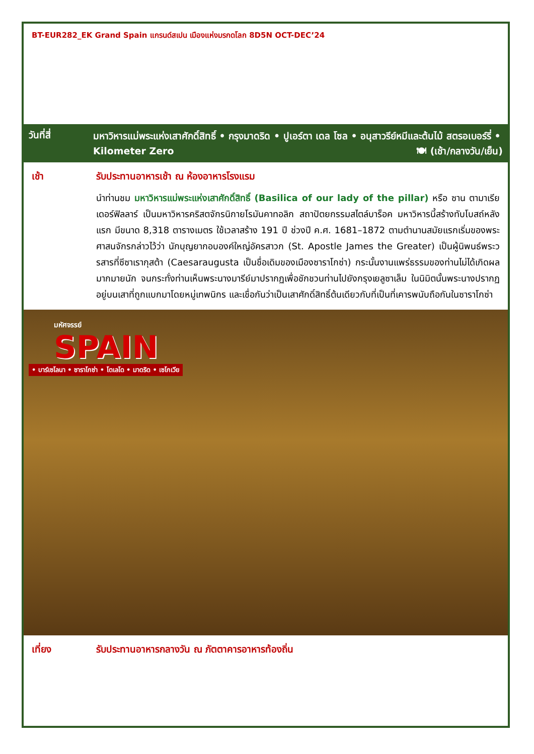BT-EUR282_EK Grand Spain แกรนด์สเปน เมืองแห่งมรกดโลก 8D5N OCT-DEC’24
วันที่สี่
มหาวิหารแม่พระแห่งเสาศักดิ์สิทธิ์ • กรุงมาดริด • ปูเอร์ตา เดล โซล • อนุสาวรีย์หมีและต้นไม้ สตรอเบอร์รี่ • Kilometer Zero 🍽 (เช้า/กลางวัน/เย็น)
เช้า รับประทานอาหารเช้า ณ ห้องอาหารโรงแรม
นำท่านชม มหาวิหารแม่พระแห่งเสาศักดิ์สิทธิ์ (Basilica of our lady of the pillar) หรือ ซาน ตามาเรีย เดอร์ฟิลลาร์ เป็นมหาวิหารคริสตจักรนิกายโรมันคาทอลิก สถาปัตยกรรมสไตล์บาร็อค มหาวิหารนี้สร้างทับโบสถ์หลังแรก มีขนาด 8,318 ตารางเมตร ใช้เวลาสร้าง 191 ปี ช่วงปี ค.ศ. 1681–1872 ตามตำนานสมัยแรกเริ่มของพระศาสนจักรกล่าวไว้ว่า นักบุญยากอบองค์ใหญ่อัครสาวก (St. Apostle James the Greater) เป็นผู้นิพนธ์พระวรสารที่ซีซาเรากุสต้า (Caesaraugusta เป็นชื่อเดิมของเมืองซาราโกซ่า) กระนั้นงานแพร่ธรรมของท่านไม่ได้เกิดผลมากมายนัก จนกระทั่งท่านเห็นพระนางมารีย์มาปรากฏเพื่อชักชวนท่านไปยังกรุงเยลูซาเล็ม ในนิมิตนั้นพระนางปรากฏอยู่บนเสาที่ถูกแบกมาโดยหมู่เทพนิกร และเชื่อกันว่าเป็นเสาศักดิ์สิทธิ์ต้นเดียวกับที่เป็นที่เคารพนับถือกันในซาราโกซ่า
มหัศจรรย์
SPAIN
• บาร์เซโลนา • ซาราโกซ่า • โตเลโด • มาดริด • เซโกเวีย
เที่ยง รับประทานอาหารกลางวัน ณ ภัตตาคารอาหารท้องถิ่น